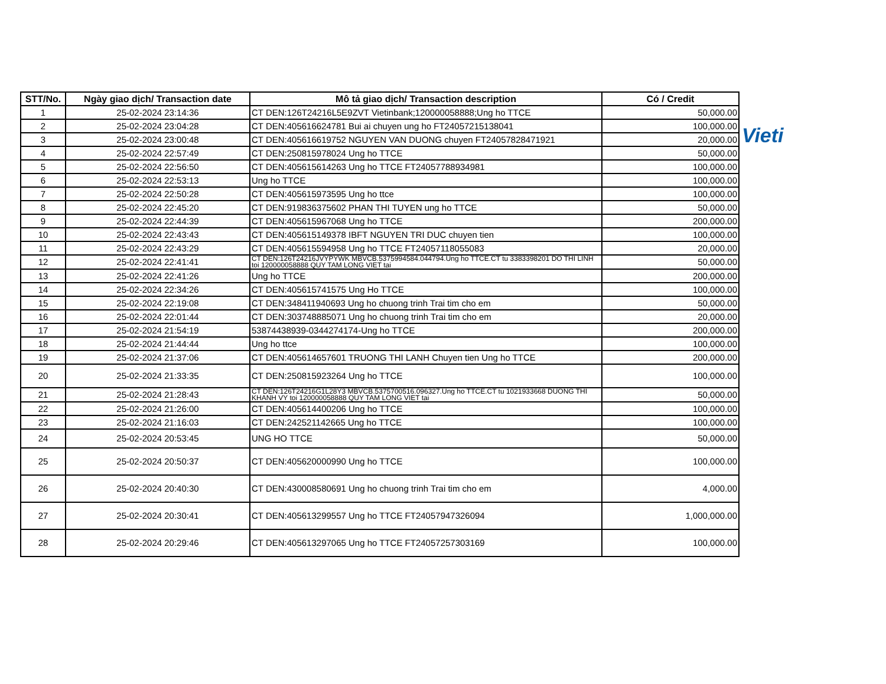| STT/No. | Ngày giao dịch/ Transaction date | Mô tả giao dịch/ Transaction description | Có / Credit |
| --- | --- | --- | --- |
| 1 | 25-02-2024 23:14:36 | CT DEN:126T24216L5E9ZVT Vietinbank;120000058888;Ung ho TTCE | 50,000.00 |
| 2 | 25-02-2024 23:04:28 | CT DEN:405616624781 Bui ai chuyen ung ho FT24057215138041 | 100,000.00 |
| 3 | 25-02-2024 23:00:48 | CT DEN:405616619752 NGUYEN VAN DUONG chuyen FT24057828471921 | 20,000.00 |
| 4 | 25-02-2024 22:57:49 | CT DEN:250815978024 Ung ho TTCE | 50,000.00 |
| 5 | 25-02-2024 22:56:50 | CT DEN:405615614263 Ung ho TTCE FT24057788934981 | 100,000.00 |
| 6 | 25-02-2024 22:53:13 | Ung ho TTCE | 100,000.00 |
| 7 | 25-02-2024 22:50:28 | CT DEN:405615973595 Ung ho ttce | 100,000.00 |
| 8 | 25-02-2024 22:45:20 | CT DEN:919836375602 PHAN THI TUYEN ung ho TTCE | 50,000.00 |
| 9 | 25-02-2024 22:44:39 | CT DEN:405615967068 Ung ho TTCE | 200,000.00 |
| 10 | 25-02-2024 22:43:43 | CT DEN:405615149378 IBFT NGUYEN TRI DUC chuyen tien | 100,000.00 |
| 11 | 25-02-2024 22:43:29 | CT DEN:405615594958 Ung ho TTCE FT24057118055083 | 20,000.00 |
| 12 | 25-02-2024 22:41:41 | CT DEN:126T24216JVYPYWK MBVCB.5375994584.044794.Ung ho TTCE.CT tu 3383398201 DO THI LINH toi 120000058888 QUY TAM LONG VIET tai | 50,000.00 |
| 13 | 25-02-2024 22:41:26 | Ung ho TTCE | 200,000.00 |
| 14 | 25-02-2024 22:34:26 | CT DEN:405615741575 Ung Ho TTCE | 100,000.00 |
| 15 | 25-02-2024 22:19:08 | CT DEN:348411940693 Ung ho chuong trinh Trai tim cho em | 50,000.00 |
| 16 | 25-02-2024 22:01:44 | CT DEN:303748885071 Ung ho chuong trinh Trai tim cho em | 20,000.00 |
| 17 | 25-02-2024 21:54:19 | 53874438939-0344274174-Ung ho TTCE | 200,000.00 |
| 18 | 25-02-2024 21:44:44 | Ung ho ttce | 100,000.00 |
| 19 | 25-02-2024 21:37:06 | CT DEN:405614657601 TRUONG THI LANH Chuyen tien Ung ho TTCE | 200,000.00 |
| 20 | 25-02-2024 21:33:35 | CT DEN:250815923264 Ung ho TTCE | 100,000.00 |
| 21 | 25-02-2024 21:28:43 | CT DEN:126T24216G1L28Y3 MBVCB.5375700516.096327.Ung ho TTCE.CT tu 1021933668 DUONG THI KHANH VY toi 120000058888 QUY TAM LONG VIET tai | 50,000.00 |
| 22 | 25-02-2024 21:26:00 | CT DEN:405614400206 Ung ho TTCE | 100,000.00 |
| 23 | 25-02-2024 21:16:03 | CT DEN:242521142665 Ung ho TTCE | 100,000.00 |
| 24 | 25-02-2024 20:53:45 | UNG HO TTCE | 50,000.00 |
| 25 | 25-02-2024 20:50:37 | CT DEN:405620000990 Ung ho TTCE | 100,000.00 |
| 26 | 25-02-2024 20:40:30 | CT DEN:430008580691 Ung ho chuong trinh Trai tim cho em | 4,000.00 |
| 27 | 25-02-2024 20:30:41 | CT DEN:405613299557 Ung ho TTCE FT24057947326094 | 1,000,000.00 |
| 28 | 25-02-2024 20:29:46 | CT DEN:405613297065 Ung ho TTCE FT24057257303169 | 100,000.00 |
Vieti